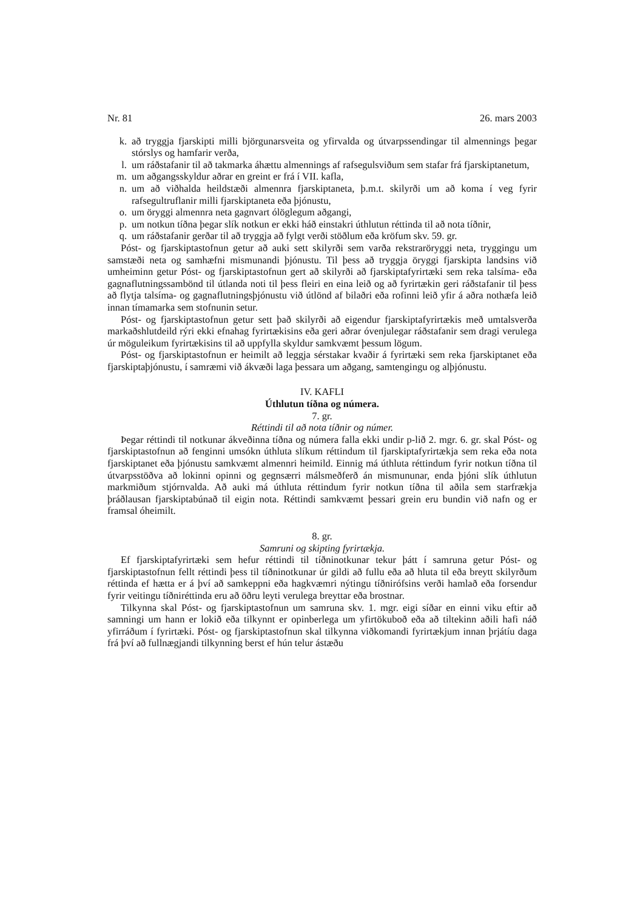Nr. 81 26. mars 2003
k. að tryggja fjarskipti milli björgunarsveita og yfirvalda og útvarpssendingar til almennings þegar stórslys og hamfarir verða,
l. um ráðstafanir til að takmarka áhættu almennings af rafsegulsviðum sem stafar frá fjarskiptanetum,
m. um aðgangsskyldur aðrar en greint er frá í VII. kafla,
n. um að viðhalda heildstæði almennra fjarskiptaneta, þ.m.t. skilyrði um að koma í veg fyrir rafsegultruflanir milli fjarskiptaneta eða þjónustu,
o. um öryggi almennra neta gagnvart ólöglegum aðgangi,
p. um notkun tíðna þegar slík notkun er ekki háð einstakri úthlutun réttinda til að nota tíðnir,
q. um ráðstafanir gerðar til að tryggja að fylgt verði stöðlum eða kröfum skv. 59. gr.
Póst- og fjarskiptastofnun getur að auki sett skilyrði sem varða rekstraröryggi neta, tryggingu um samstæði neta og samhæfni mismunandi þjónustu. Til þess að tryggja öryggi fjarskipta landsins við umheiminn getur Póst- og fjarskiptastofnun gert að skilyrði að fjarskiptafyrirtæki sem reka talsíma- eða gagnaflutningssambönd til útlanda noti til þess fleiri en eina leið og að fyrirtækin geri ráðstafanir til þess að flytja talsíma- og gagnaflutningsþjónustu við útlönd af bilaðri eða rofinni leið yfir á aðra nothæfa leið innan tímamarka sem stofnunin setur.
Póst- og fjarskiptastofnun getur sett það skilyrði að eigendur fjarskiptafyrirtækis með umtalsverða markaðshlutdeild rýri ekki efnahag fyrirtækisins eða geri aðrar óvenjulegar ráðstafanir sem dragi verulega úr möguleikum fyrirtækisins til að uppfylla skyldur samkvæmt þessum lögum.
Póst- og fjarskiptastofnun er heimilt að leggja sérstakar kvaðir á fyrirtæki sem reka fjarskiptanet eða fjarskiptaþjónustu, í samræmi við ákvæði laga þessara um aðgang, samtengingu og alþjónustu.
IV. KAFLI
Úthlutun tíðna og númera.
7. gr.
Réttindi til að nota tíðnir og númer.
Þegar réttindi til notkunar ákveðinna tíðna og númera falla ekki undir p-lið 2. mgr. 6. gr. skal Póst- og fjarskiptastofnun að fenginni umsókn úthluta slíkum réttindum til fjarskiptafyrirtækja sem reka eða nota fjarskiptanet eða þjónustu samkvæmt almennri heimild. Einnig má úthluta réttindum fyrir notkun tíðna til útvarpsstöðva að lokinni opinni og gegnsærri málsmeðferð án mismununar, enda þjóni slík úthlutun markmiðum stjórnvalda. Að auki má úthluta réttindum fyrir notkun tíðna til aðila sem starfrækja þráðlausan fjarskiptabúnað til eigin nota. Réttindi samkvæmt þessari grein eru bundin við nafn og er framsal óheimilt.
8. gr.
Samruni og skipting fyrirtækja.
Ef fjarskiptafyrirtæki sem hefur réttindi til tíðninotkunar tekur þátt í samruna getur Póst- og fjarskiptastofnun fellt réttindi þess til tíðninotkunar úr gildi að fullu eða að hluta til eða breytt skilyrðum réttinda ef hætta er á því að samkeppni eða hagkvæmri nýtingu tíðnirófsins verði hamlað eða forsendur fyrir veitingu tíðniréttinda eru að öðru leyti verulega breyttar eða brostnar.
Tilkynna skal Póst- og fjarskiptastofnun um samruna skv. 1. mgr. eigi síðar en einni viku eftir að samningi um hann er lokið eða tilkynnt er opinberlega um yfirtökuboð eða að tiltekinn aðili hafi náð yfirráðum í fyrirtæki. Póst- og fjarskiptastofnun skal tilkynna viðkomandi fyrirtækjum innan þrjátíu daga frá því að fullnægjandi tilkynning berst ef hún telur ástæðu